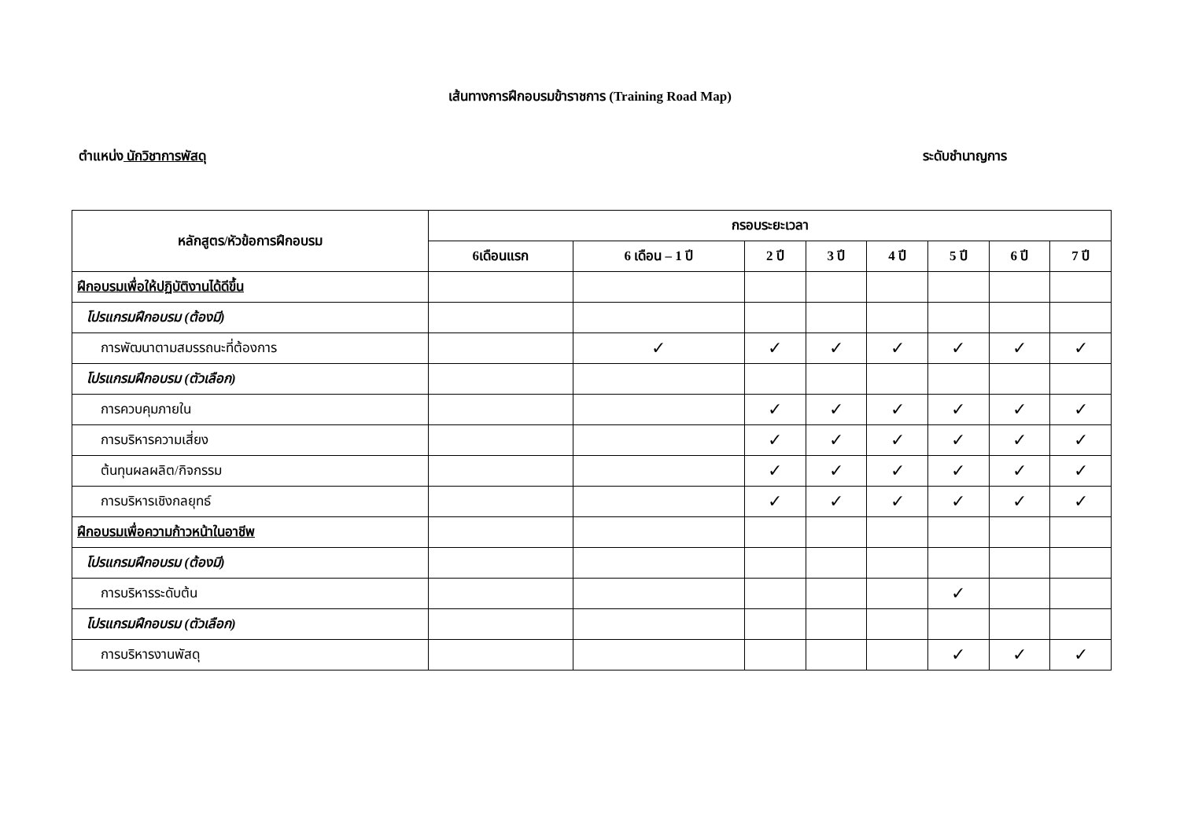เส้นทางการฝึกอบรมข้าราชการ (Training Road Map)
ตำแหน่ง นักวิชาการพัสดุ ระดับชำนาญการ
| หลักสูตร/หัวข้อการฝึกอบรม | กรอบระยะเวลา | | | | | | | |
| --- | --- | --- | --- | --- | --- | --- | --- | --- |
| | 6เดือนแรก | 6 เดือน – 1 ปี | 2 ปี | 3 ปี | 4 ปี | 5 ปี | 6 ปี | 7 ปี |
| ฝึกอบรมเพื่อให้ปฏิบัติงานได้ดีขึ้น | | | | | | | | |
| โปรแกรมฝึกอบรม (ต้องมี) | | | | | | | | |
| การพัฒนาตามสมรรถนะที่ต้องการ | | ✓ | ✓ | ✓ | ✓ | ✓ | ✓ | ✓ |
| โปรแกรมฝึกอบรม (ตัวเลือก) | | | | | | | | |
| การควบคุมภายใน | | | ✓ | ✓ | ✓ | ✓ | ✓ | ✓ |
| การบริหารความเสี่ยง | | | ✓ | ✓ | ✓ | ✓ | ✓ | ✓ |
| ต้นทุนผลผลิต/กิจกรรม | | | ✓ | ✓ | ✓ | ✓ | ✓ | ✓ |
| การบริหารเชิงกลยุทธ์ | | | ✓ | ✓ | ✓ | ✓ | ✓ | ✓ |
| ฝึกอบรมเพื่อความก้าวหน้าในอาชีพ | | | | | | | | |
| โปรแกรมฝึกอบรม (ต้องมี) | | | | | | | | |
| การบริหารระดับต้น | | | | | | ✓ | | |
| โปรแกรมฝึกอบรม (ตัวเลือก) | | | | | | | | |
| การบริหารงานพัสดุ | | | | | | ✓ | ✓ | ✓ |